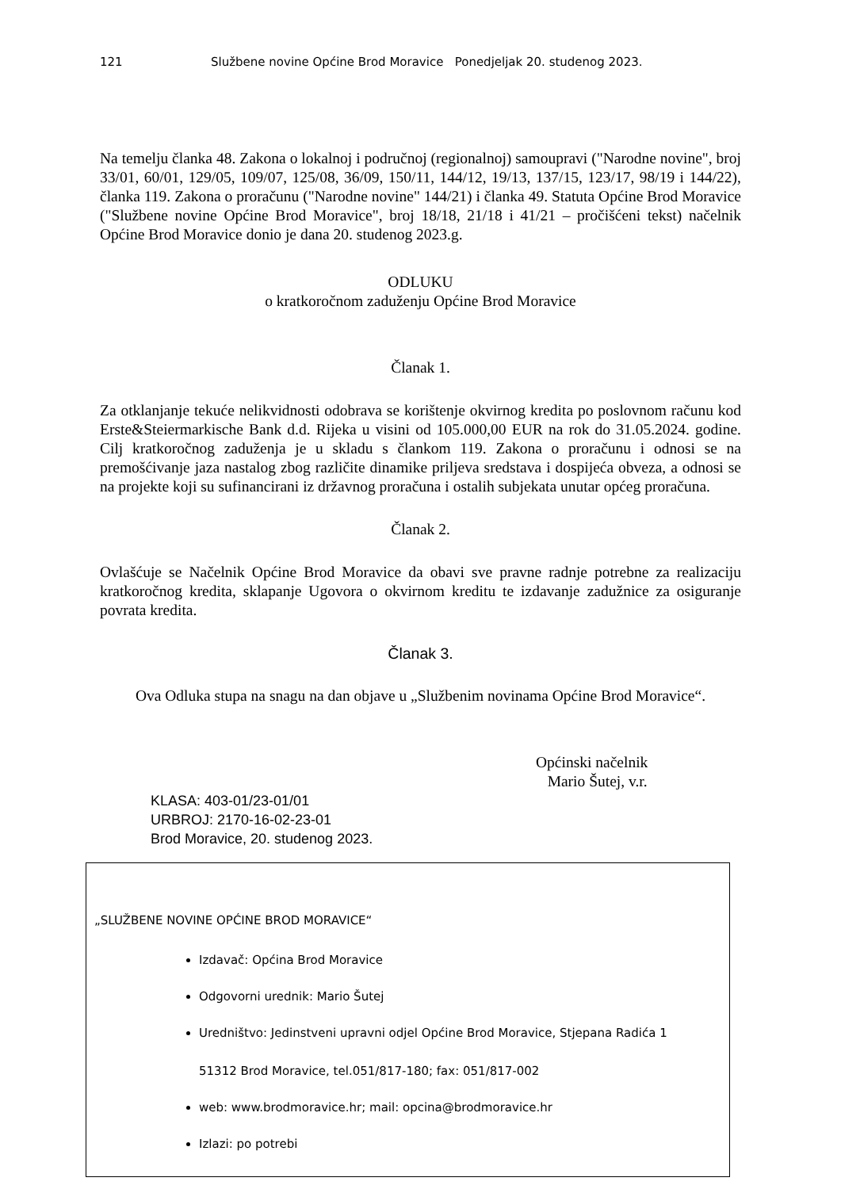121 Službene novine Općine Brod Moravice Ponedjeljak 20. studenog 2023.
Na temelju članka 48. Zakona o lokalnoj i područnoj (regionalnoj) samoupravi ("Narodne novine", broj 33/01, 60/01, 129/05, 109/07, 125/08, 36/09, 150/11, 144/12, 19/13, 137/15, 123/17, 98/19 i 144/22), članka 119. Zakona o proračunu ("Narodne novine" 144/21) i članka 49. Statuta Općine Brod Moravice ("Službene novine Općine Brod Moravice", broj 18/18, 21/18 i 41/21 – pročišćeni tekst) načelnik Općine Brod Moravice donio je dana 20. studenog 2023.g.
ODLUKU
o kratkoročnom zaduženju Općine Brod Moravice
Članak 1.
Za otklanjanje tekuće nelikvidnosti odobrava se korištenje okvirnog kredita po poslovnom računu kod Erste&Steiermarkische Bank d.d. Rijeka u visini od 105.000,00 EUR na rok do 31.05.2024. godine. Cilj kratkoročnog zaduženja je u skladu s člankom 119. Zakona o proračunu i odnosi se na premošćivanje jaza nastalog zbog različite dinamike priljeva sredstava i dospijeća obveza, a odnosi se na projekte koji su sufinancirani iz državnog proračuna i ostalih subjekata unutar općeg proračuna.
Članak 2.
Ovlašćuje se Načelnik Općine Brod Moravice da obavi sve pravne radnje potrebne za realizaciju kratkoročnog kredita, sklapanje Ugovora o okvirnom kreditu te izdavanje zadužnice za osiguranje povrata kredita.
Članak 3.
Ova Odluka stupa na snagu na dan objave u „Službenim novinama Općine Brod Moravice“.
Općinski načelnik
Mario Šutej, v.r.
KLASA: 403-01/23-01/01
URBROJ: 2170-16-02-23-01
Brod Moravice, 20. studenog 2023.
„SLUŽBENE NOVINE OPĆINE BROD MORAVICE“
Izdavač: Općina Brod Moravice
Odgovorni urednik: Mario Šutej
Uredništvo: Jedinstveni upravni odjel Općine Brod Moravice, Stjepana Radića 1
51312 Brod Moravice, tel.051/817-180; fax: 051/817-002
web: www.brodmoravice.hr; mail: opcina@brodmoravice.hr
Izlazi: po potrebi